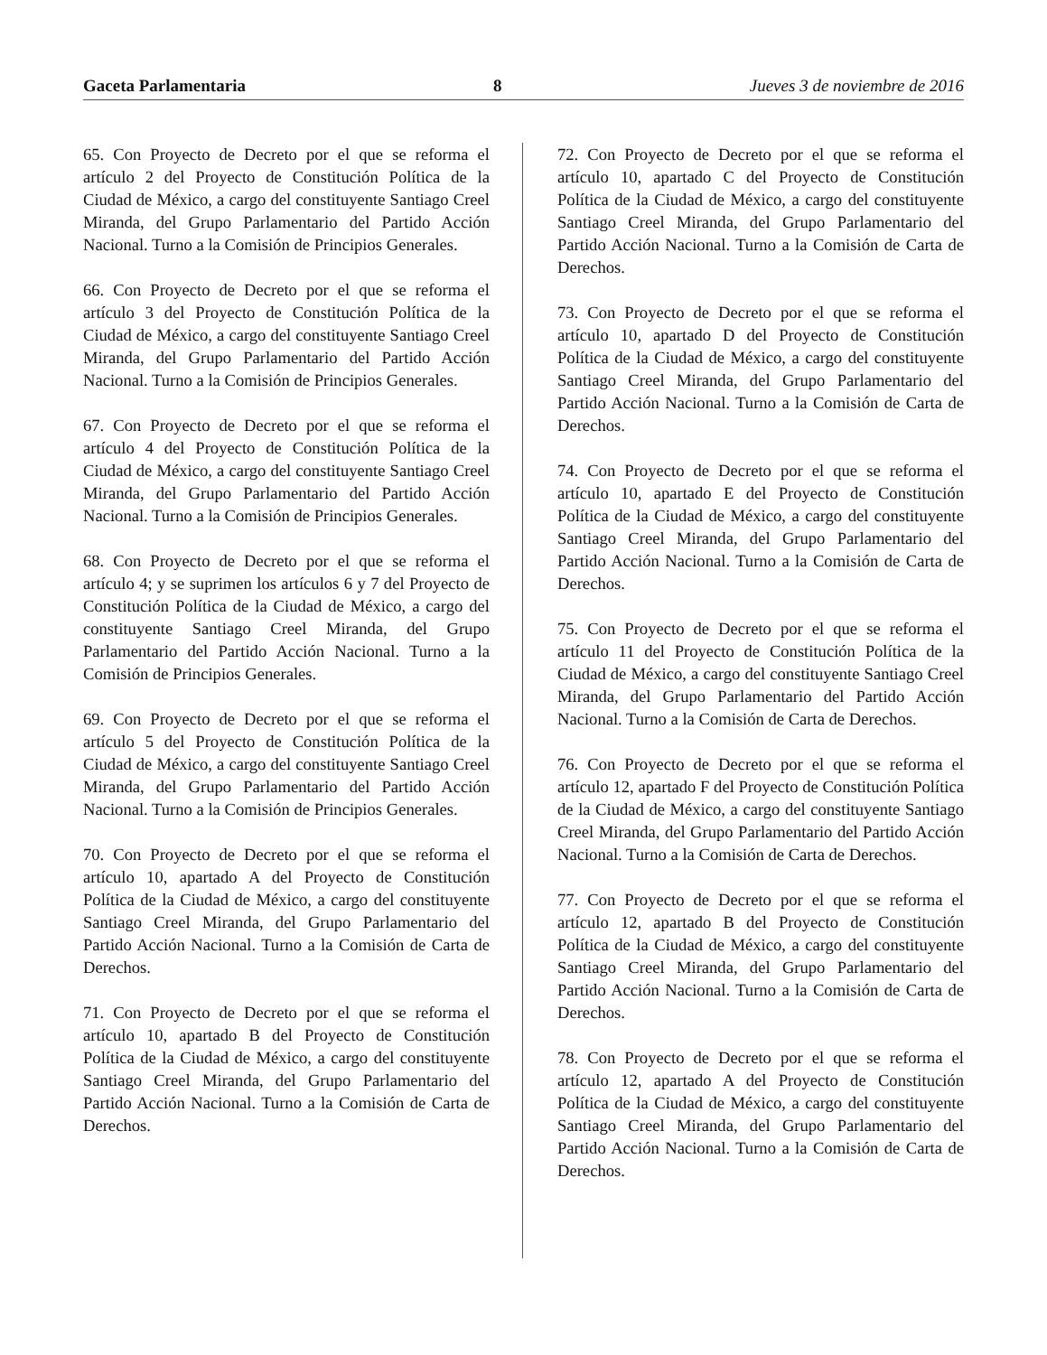Gaceta Parlamentaria 8 Jueves 3 de noviembre de 2016
65. Con Proyecto de Decreto por el que se reforma el artículo 2 del Proyecto de Constitución Política de la Ciudad de México, a cargo del constituyente Santiago Creel Miranda, del Grupo Parlamentario del Partido Acción Nacional. Turno a la Comisión de Principios Generales.
66. Con Proyecto de Decreto por el que se reforma el artículo 3 del Proyecto de Constitución Política de la Ciudad de México, a cargo del constituyente Santiago Creel Miranda, del Grupo Parlamentario del Partido Acción Nacional. Turno a la Comisión de Principios Generales.
67. Con Proyecto de Decreto por el que se reforma el artículo 4 del Proyecto de Constitución Política de la Ciudad de México, a cargo del constituyente Santiago Creel Miranda, del Grupo Parlamentario del Partido Acción Nacional. Turno a la Comisión de Principios Generales.
68. Con Proyecto de Decreto por el que se reforma el artículo 4; y se suprimen los artículos 6 y 7 del Proyecto de Constitución Política de la Ciudad de México, a cargo del constituyente Santiago Creel Miranda, del Grupo Parlamentario del Partido Acción Nacional. Turno a la Comisión de Principios Generales.
69. Con Proyecto de Decreto por el que se reforma el artículo 5 del Proyecto de Constitución Política de la Ciudad de México, a cargo del constituyente Santiago Creel Miranda, del Grupo Parlamentario del Partido Acción Nacional. Turno a la Comisión de Principios Generales.
70. Con Proyecto de Decreto por el que se reforma el artículo 10, apartado A del Proyecto de Constitución Política de la Ciudad de México, a cargo del constituyente Santiago Creel Miranda, del Grupo Parlamentario del Partido Acción Nacional. Turno a la Comisión de Carta de Derechos.
71. Con Proyecto de Decreto por el que se reforma el artículo 10, apartado B del Proyecto de Constitución Política de la Ciudad de México, a cargo del constituyente Santiago Creel Miranda, del Grupo Parlamentario del Partido Acción Nacional. Turno a la Comisión de Carta de Derechos.
72. Con Proyecto de Decreto por el que se reforma el artículo 10, apartado C del Proyecto de Constitución Política de la Ciudad de México, a cargo del constituyente Santiago Creel Miranda, del Grupo Parlamentario del Partido Acción Nacional. Turno a la Comisión de Carta de Derechos.
73. Con Proyecto de Decreto por el que se reforma el artículo 10, apartado D del Proyecto de Constitución Política de la Ciudad de México, a cargo del constituyente Santiago Creel Miranda, del Grupo Parlamentario del Partido Acción Nacional. Turno a la Comisión de Carta de Derechos.
74. Con Proyecto de Decreto por el que se reforma el artículo 10, apartado E del Proyecto de Constitución Política de la Ciudad de México, a cargo del constituyente Santiago Creel Miranda, del Grupo Parlamentario del Partido Acción Nacional. Turno a la Comisión de Carta de Derechos.
75. Con Proyecto de Decreto por el que se reforma el artículo 11 del Proyecto de Constitución Política de la Ciudad de México, a cargo del constituyente Santiago Creel Miranda, del Grupo Parlamentario del Partido Acción Nacional. Turno a la Comisión de Carta de Derechos.
76. Con Proyecto de Decreto por el que se reforma el artículo 12, apartado F del Proyecto de Constitución Política de la Ciudad de México, a cargo del constituyente Santiago Creel Miranda, del Grupo Parlamentario del Partido Acción Nacional. Turno a la Comisión de Carta de Derechos.
77. Con Proyecto de Decreto por el que se reforma el artículo 12, apartado B del Proyecto de Constitución Política de la Ciudad de México, a cargo del constituyente Santiago Creel Miranda, del Grupo Parlamentario del Partido Acción Nacional. Turno a la Comisión de Carta de Derechos.
78. Con Proyecto de Decreto por el que se reforma el artículo 12, apartado A del Proyecto de Constitución Política de la Ciudad de México, a cargo del constituyente Santiago Creel Miranda, del Grupo Parlamentario del Partido Acción Nacional. Turno a la Comisión de Carta de Derechos.